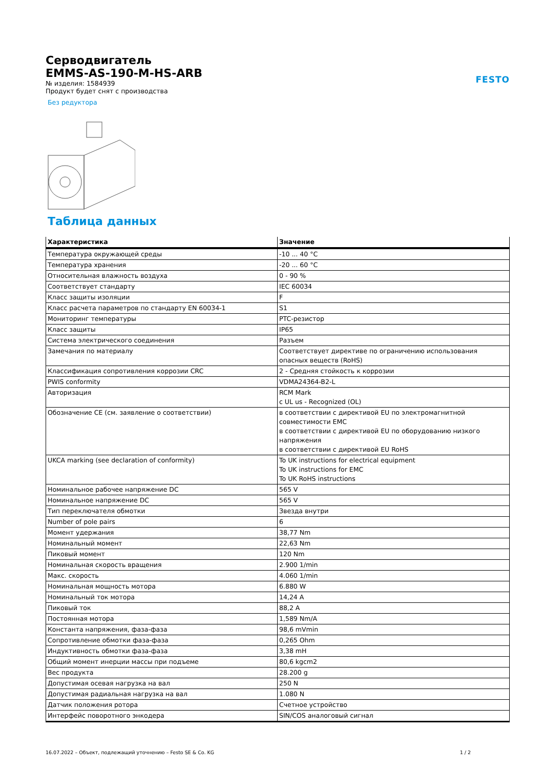FESTO
Серводвигатель
EMMS-AS-190-M-HS-ARB
№ изделия: 1584939
Продукт будет снят с производства
Без редуктора
Таблица данных
| Характеристика | Значение |
| --- | --- |
| Температура окружающей среды | -10 ... 40 °C |
| Температура хранения | -20 ... 60 °C |
| Относительная влажность воздуха | 0 - 90 % |
| Соответствует стандарту | IEC 60034 |
| Класс защиты изоляции | F |
| Класс расчета параметров по стандарту EN 60034-1 | S1 |
| Мониторинг температуры | PTC-резистор |
| Класс защиты | IP65 |
| Система электрического соединения | Разъем |
| Замечания по материалу | Соответствует директиве по ограничению использования опасных веществ (RoHS) |
| Классификация сопротивления коррозии CRC | 2 - Средняя стойкость к коррозии |
| PWIS conformity | VDMA24364-B2-L |
| Авторизация | RCM Mark c UL us - Recognized (OL) |
| Обозначение CE (см. заявление о соответствии) | в соответствии с директивой EU по электромагнитной совместимости EMC в соответствии с директивой EU по оборудованию низкого напряжения в соответствии с директивой EU RoHS |
| UKCA marking (see declaration of conformity) | To UK instructions for electrical equipment To UK instructions for EMC To UK RoHS instructions |
| Номинальное рабочее напряжение DC | 565 V |
| Номинальное напряжение DC | 565 V |
| Тип переключателя обмотки | Звезда внутри |
| Number of pole pairs | 6 |
| Момент удержания | 38,77 Nm |
| Номинальный момент | 22,63 Nm |
| Пиковый момент | 120 Nm |
| Номинальная скорость вращения | 2.900 1/min |
| Макс. скорость | 4.060 1/min |
| Номинальная мощность мотора | 6.880 W |
| Номинальный ток мотора | 14,24 A |
| Пиковый ток | 88,2 A |
| Постоянная мотора | 1,589 Nm/A |
| Константа напряжения, фаза-фаза | 98,6 mVmin |
| Сопротивление обмотки фаза-фаза | 0,265 Ohm |
| Индуктивность обмотки фаза-фаза | 3,38 mH |
| Общий момент инерции массы при подъеме | 80,6 kgcm2 |
| Вес продукта | 28.200 g |
| Допустимая осевая нагрузка на вал | 250 N |
| Допустимая радиальная нагрузка на вал | 1.080 N |
| Датчик положения ротора | Счетное устройство |
| Интерфейс поворотного энкодера | SIN/COS аналоговый сигнал |
16.07.2022 – Объект, подлежащий уточнению – Festo SE & Co. KG 1 / 2